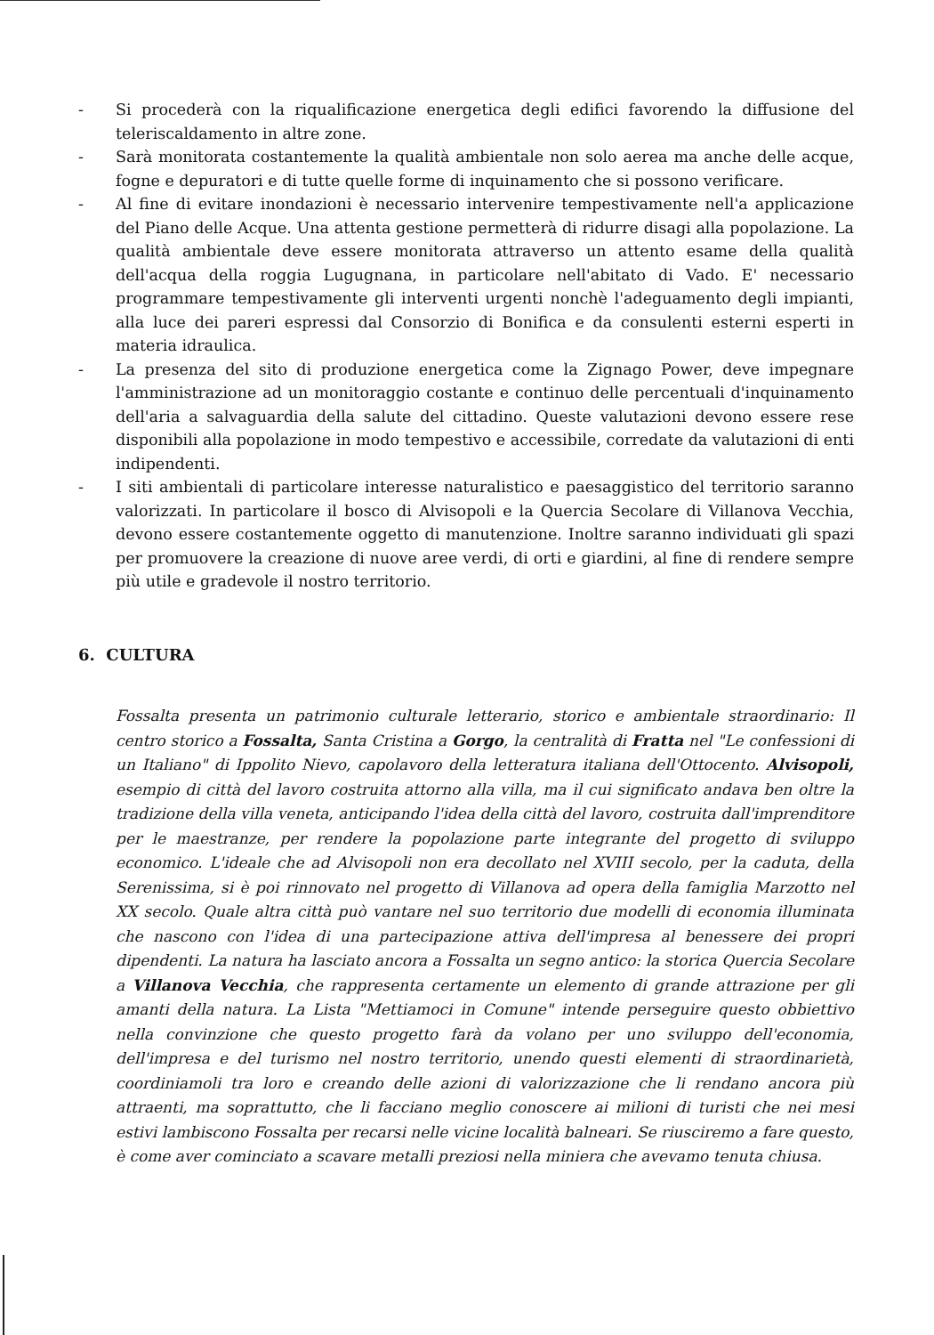- Si procederà con la riqualificazione energetica degli edifici favorendo la diffusione del teleriscaldamento in altre zone.
- Sarà monitorata costantemente la qualità ambientale non solo aerea ma anche delle acque, fogne e depuratori e di tutte quelle forme di inquinamento che si possono verificare.
- Al fine di evitare inondazioni è necessario intervenire tempestivamente nell'a applicazione del Piano delle Acque. Una attenta gestione permetterà di ridurre disagi alla popolazione. La qualità ambientale deve essere monitorata attraverso un attento esame della qualità dell'acqua della roggia Lugugnana, in particolare nell'abitato di Vado. E' necessario programmare tempestivamente gli interventi urgenti nonchè l'adeguamento degli impianti, alla luce dei pareri espressi dal Consorzio di Bonifica e da consulenti esterni esperti in materia idraulica.
- La presenza del sito di produzione energetica come la Zignago Power, deve impegnare l'amministrazione ad un monitoraggio costante e continuo delle percentuali d'inquinamento dell'aria a salvaguardia della salute del cittadino. Queste valutazioni devono essere rese disponibili alla popolazione in modo tempestivo e accessibile, corredate da valutazioni di enti indipendenti.
- I siti ambientali di particolare interesse naturalistico e paesaggistico del territorio saranno valorizzati. In particolare il bosco di Alvisopoli e la Quercia Secolare di Villanova Vecchia, devono essere costantemente oggetto di manutenzione. Inoltre saranno individuati gli spazi per promuovere la creazione di nuove aree verdi, di orti e giardini, al fine di rendere sempre più utile e gradevole il nostro territorio.
6. CULTURA
Fossalta presenta un patrimonio culturale letterario, storico e ambientale straordinario: Il centro storico a Fossalta, Santa Cristina a Gorgo, la centralità di Fratta nel "Le confessioni di un Italiano" di Ippolito Nievo, capolavoro della letteratura italiana dell'Ottocento. Alvisopoli, esempio di città del lavoro costruita attorno alla villa, ma il cui significato andava ben oltre la tradizione della villa veneta, anticipando l'idea della città del lavoro, costruita dall'imprenditore per le maestranze, per rendere la popolazione parte integrante del progetto di sviluppo economico. L'ideale che ad Alvisopoli non era decollato nel XVIII secolo, per la caduta, della Serenissima, si è poi rinnovato nel progetto di Villanova ad opera della famiglia Marzotto nel XX secolo. Quale altra città può vantare nel suo territorio due modelli di economia illuminata che nascono con l'idea di una partecipazione attiva dell'impresa al benessere dei propri dipendenti. La natura ha lasciato ancora a Fossalta un segno antico: la storica Quercia Secolare a Villanova Vecchia, che rappresenta certamente un elemento di grande attrazione per gli amanti della natura. La Lista "Mettiamoci in Comune" intende perseguire questo obbiettivo nella convinzione che questo progetto farà da volano per uno sviluppo dell'economia, dell'impresa e del turismo nel nostro territorio, unendo questi elementi di straordinarietà, coordiniamoli tra loro e creando delle azioni di valorizzazione che li rendano ancora più attraenti, ma soprattutto, che li facciano meglio conoscere ai milioni di turisti che nei mesi estivi lambiscono Fossalta per recarsi nelle vicine località balneari. Se riusciremo a fare questo, è come aver cominciato a scavare metalli preziosi nella miniera che avevamo tenuta chiusa.